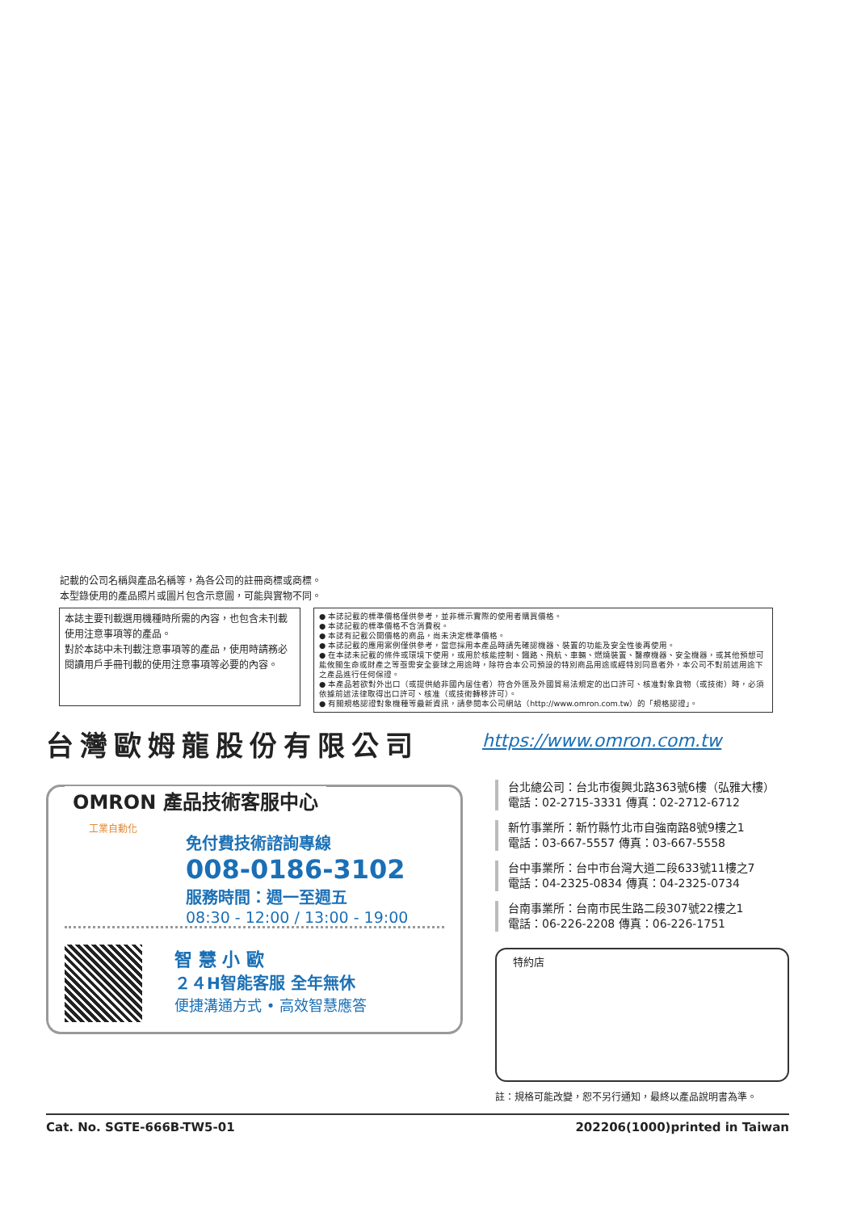記載的公司名稱與產品名稱等，為各公司的註冊商標或商標。
本型錄使用的產品照片或圖片包含示意圖，可能與實物不同。
本誌主要刊載選用機種時所需的內容，也包含未刊載使用注意事項等的產品。
對於本誌中未刊載注意事項等的產品，使用時請務必閱讀用戶手冊刊載的使用注意事項等必要的內容。
● 本誌記載的標準價格僅供參考，並非標示實際的使用者購買價格。
● 本誌記載的標準價格不含消費稅。
● 本誌有記載公開價格的商品，尚未決定標準價格。
● 本誌記載的應用案例僅供參考，當您採用本產品時請先確認機器、裝置的功能及安全性後再使用。
● 在本誌未記載的條件或環境下使用，或用於核能控制、鐵路、飛航、車輛、燃燒裝置、醫療機器、安全機器，或其他預想可能攸關生命或財產之等亟需安全要球之用途時，除符合本公司預設的特別商品用途或經特別同意者外，本公司不對前述用途下之產品進行任何保證。
● 本產品若欲對外出口（或提供給非國內居住者）符合外匯及外國貿易法規定的出口許可、核准對象貨物（或技術）時，必須依據前述法律取得出口許可、核准（或技術轉移許可）。
● 有關規格認證對象機種等最新資訊，請參閱本公司網站（http://www.omron.com.tw）的「規格認證」。
台灣歐姆龍股份有限公司
https://www.omron.com.tw
OMRON 產品技術客服中心
免付費技術諮詢專線
008-0186-3102
服務時間：週一至週五
08:30 - 12:00 / 13:00 - 19:00
工業自動化
智 慧 小 歐
２４H智能客服 全年無休
便捷溝通方式 • 高效智慧應答
台北總公司：台北市復興北路363號6樓（弘雅大樓）
電話：02-2715-3331 傳真：02-2712-6712
新竹事業所：新竹縣竹北市自強南路8號9樓之1
電話：03-667-5557 傳真：03-667-5558
台中事業所：台中市台灣大道二段633號11樓之7
電話：04-2325-0834 傳真：04-2325-0734
台南事業所：台南市民生路二段307號22樓之1
電話：06-226-2208 傳真：06-226-1751
特約店
註：規格可能改變，恕不另行通知，最終以產品說明書為準。
Cat. No. SGTE-666B-TW5-01 202206(1000)printed in Taiwan